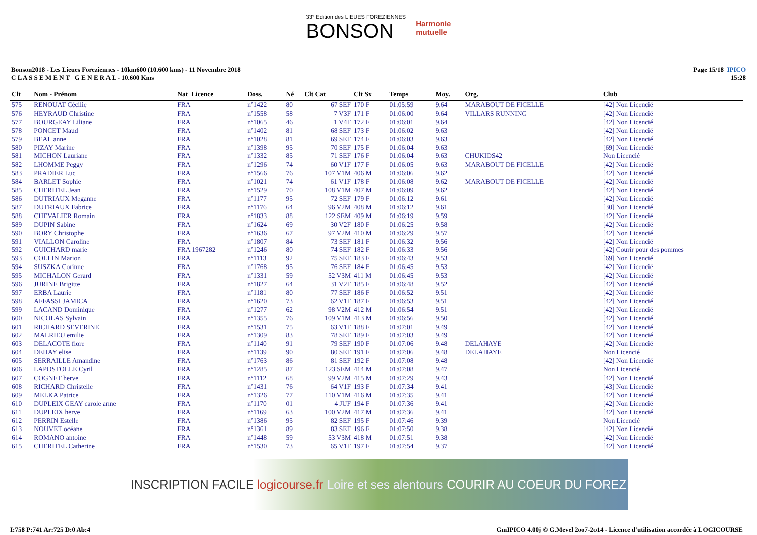33° Edition des LIEUES FOREZIENNES
BONSON
Harmonie
mutuelle
Bonson2018 - Les Lieues Foreziennes - 10km600 (10.600 kms) - 11 Novembre 2018
C L A S S E M E N T G E N E R A L - 10.600 Kms
Page 15/18 IPICO
15:28
| Clt | Nom - Prénom | Nat Licence | Doss. | Né | Clt Cat | Clt Sx | Temps | Moy. | Org. | Club |
| --- | --- | --- | --- | --- | --- | --- | --- | --- | --- | --- |
| 575 | RENOUAT Cécilie | FRA | n°1422 | 80 | 67 SEF | 170 F | 01:05:59 | 9.64 | MARABOUT DE FICELLE | [42] Non Licencié |
| 576 | HEYRAUD Christine | FRA | n°1558 | 58 | 7 V3F | 171 F | 01:06:00 | 9.64 | VILLARS RUNNING | [42] Non Licencié |
| 577 | BOURGEAY Liliane | FRA | n°1065 | 46 | 1 V4F | 172 F | 01:06:01 | 9.64 | | [42] Non Licencié |
| 578 | PONCET Maud | FRA | n°1402 | 81 | 68 SEF | 173 F | 01:06:02 | 9.63 | | [42] Non Licencié |
| 579 | BEAL anne | FRA | n°1028 | 81 | 69 SEF | 174 F | 01:06:03 | 9.63 | | [42] Non Licencié |
| 580 | PIZAY Marine | FRA | n°1398 | 95 | 70 SEF | 175 F | 01:06:04 | 9.63 | | [69] Non Licencié |
| 581 | MICHON Lauriane | FRA | n°1332 | 85 | 71 SEF | 176 F | 01:06:04 | 9.63 | CHUKIDS42 | Non Licencié |
| 582 | LHOMME Peggy | FRA | n°1296 | 74 | 60 V1F | 177 F | 01:06:05 | 9.63 | MARABOUT DE FICELLE | [42] Non Licencié |
| 583 | PRADIER Luc | FRA | n°1566 | 76 | 107 V1M | 406 M | 01:06:06 | 9.62 | | [42] Non Licencié |
| 584 | BARLET Sophie | FRA | n°1021 | 74 | 61 V1F | 178 F | 01:06:08 | 9.62 | MARABOUT DE FICELLE | [42] Non Licencié |
| 585 | CHERITEL Jean | FRA | n°1529 | 70 | 108 V1M | 407 M | 01:06:09 | 9.62 | | [42] Non Licencié |
| 586 | DUTRIAUX Meganne | FRA | n°1177 | 95 | 72 SEF | 179 F | 01:06:12 | 9.61 | | [42] Non Licencié |
| 587 | DUTRIAUX Fabrice | FRA | n°1176 | 64 | 96 V2M | 408 M | 01:06:12 | 9.61 | | [30] Non Licencié |
| 588 | CHEVALIER Romain | FRA | n°1833 | 88 | 122 SEM | 409 M | 01:06:19 | 9.59 | | [42] Non Licencié |
| 589 | DUPIN Sabine | FRA | n°1624 | 69 | 30 V2F | 180 F | 01:06:25 | 9.58 | | [42] Non Licencié |
| 590 | BORY Christophe | FRA | n°1636 | 67 | 97 V2M | 410 M | 01:06:29 | 9.57 | | [42] Non Licencié |
| 591 | VIALLON Caroline | FRA | n°1807 | 84 | 73 SEF | 181 F | 01:06:32 | 9.56 | | [42] Non Licencié |
| 592 | GUICHARD marie | FRA 1967282 | n°1246 | 80 | 74 SEF | 182 F | 01:06:33 | 9.56 | | [42] Courir pour des pommes |
| 593 | COLLIN Marion | FRA | n°1113 | 92 | 75 SEF | 183 F | 01:06:43 | 9.53 | | [69] Non Licencié |
| 594 | SUSZKA Corinne | FRA | n°1768 | 95 | 76 SEF | 184 F | 01:06:45 | 9.53 | | [42] Non Licencié |
| 595 | MICHALON Gerard | FRA | n°1331 | 59 | 52 V3M | 411 M | 01:06:45 | 9.53 | | [42] Non Licencié |
| 596 | JURINE Brigitte | FRA | n°1827 | 64 | 31 V2F | 185 F | 01:06:48 | 9.52 | | [42] Non Licencié |
| 597 | ERBA Laurie | FRA | n°1181 | 80 | 77 SEF | 186 F | 01:06:52 | 9.51 | | [42] Non Licencié |
| 598 | AFFASSI JAMICA | FRA | n°1620 | 73 | 62 V1F | 187 F | 01:06:53 | 9.51 | | [42] Non Licencié |
| 599 | LACAND Dominique | FRA | n°1277 | 62 | 98 V2M | 412 M | 01:06:54 | 9.51 | | [42] Non Licencié |
| 600 | NICOLAS Sylvain | FRA | n°1355 | 76 | 109 V1M | 413 M | 01:06:56 | 9.50 | | [42] Non Licencié |
| 601 | RICHARD SEVERINE | FRA | n°1531 | 75 | 63 V1F | 188 F | 01:07:01 | 9.49 | | [42] Non Licencié |
| 602 | MALRIEU emilie | FRA | n°1309 | 83 | 78 SEF | 189 F | 01:07:03 | 9.49 | | [42] Non Licencié |
| 603 | DELACOTE flore | FRA | n°1140 | 91 | 79 SEF | 190 F | 01:07:06 | 9.48 | DELAHAYE | [42] Non Licencié |
| 604 | DEHAY elise | FRA | n°1139 | 90 | 80 SEF | 191 F | 01:07:06 | 9.48 | DELAHAYE | Non Licencié |
| 605 | SERRAILLE Amandine | FRA | n°1763 | 86 | 81 SEF | 192 F | 01:07:08 | 9.48 | | [42] Non Licencié |
| 606 | LAPOSTOLLE Cyril | FRA | n°1285 | 87 | 123 SEM | 414 M | 01:07:08 | 9.47 | | Non Licencié |
| 607 | COGNET herve | FRA | n°1112 | 68 | 99 V2M | 415 M | 01:07:29 | 9.43 | | [42] Non Licencié |
| 608 | RICHARD Christelle | FRA | n°1431 | 76 | 64 V1F | 193 F | 01:07:34 | 9.41 | | [43] Non Licencié |
| 609 | MELKA Patrice | FRA | n°1326 | 77 | 110 V1M | 416 M | 01:07:35 | 9.41 | | [42] Non Licencié |
| 610 | DUPLEIX GEAY carole anne | FRA | n°1170 | 01 | 4 JUF | 194 F | 01:07:36 | 9.41 | | [42] Non Licencié |
| 611 | DUPLEIX herve | FRA | n°1169 | 63 | 100 V2M | 417 M | 01:07:36 | 9.41 | | [42] Non Licencié |
| 612 | PERRIN Estelle | FRA | n°1386 | 95 | 82 SEF | 195 F | 01:07:46 | 9.39 | | Non Licencié |
| 613 | NOUVET océane | FRA | n°1361 | 89 | 83 SEF | 196 F | 01:07:50 | 9.38 | | [42] Non Licencié |
| 614 | ROMANO antoine | FRA | n°1448 | 59 | 53 V3M | 418 M | 01:07:51 | 9.38 | | [42] Non Licencié |
| 615 | CHERITEL Catherine | FRA | n°1530 | 73 | 65 V1F | 197 F | 01:07:54 | 9.37 | | [42] Non Licencié |
INSCRIPTION FACILE logicourse.fr Loire et ses alentours COURIR AU COEUR DU FOREZ
I:758 P:741 Ar:725 D:0 Ab:4 GmIPICO 4.00j © G.Mevel 2oo7-2o14 - Licence d'utilisation accordée à LOGICOURSE